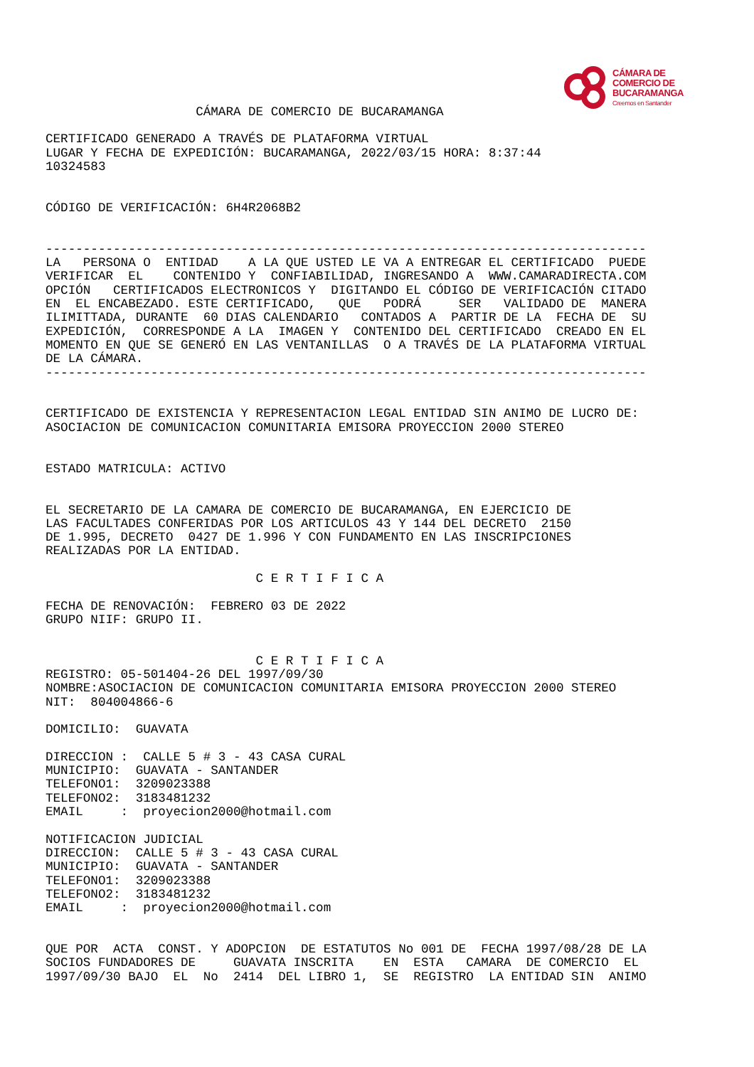CÁMARA DE
COMERCIO DE
BUCARAMANGA
Creemos en Santander
                    CÁMARA DE COMERCIO DE BUCARAMANGA

CERTIFICADO GENERADO A TRAVÉS DE PLATAFORMA VIRTUAL
LUGAR Y FECHA DE EXPEDICIÓN: BUCARAMANGA, 2022/03/15 HORA: 8:37:44
10324583


CÓDIGO DE VERIFICACIÓN: 6H4R2068B2


--------------------------------------------------------------------------------
LA   PERSONA O  ENTIDAD    A LA QUE USTED LE VA A ENTREGAR EL CERTIFICADO  PUEDE
VERIFICAR  EL    CONTENIDO Y  CONFIABILIDAD, INGRESANDO A  WWW.CAMARADIRECTA.COM
OPCIÓN   CERTIFICADOS ELECTRONICOS Y  DIGITANDO EL CÓDIGO DE VERIFICACIÓN CITADO
EN  EL ENCABEZADO. ESTE CERTIFICADO,   QUE   PODRÁ     SER   VALIDADO DE  MANERA
ILIMITTADA, DURANTE  60 DIAS CALENDARIO   CONTADOS A  PARTIR DE LA  FECHA DE  SU
EXPEDICIÓN,  CORRESPONDE A LA  IMAGEN Y  CONTENIDO DEL CERTIFICADO  CREADO EN EL
MOMENTO EN QUE SE GENERÓ EN LAS VENTANILLAS  O A TRAVÉS DE LA PLATAFORMA VIRTUAL
DE LA CÁMARA.
--------------------------------------------------------------------------------


CERTIFICADO DE EXISTENCIA Y REPRESENTACION LEGAL ENTIDAD SIN ANIMO DE LUCRO DE:
ASOCIACION DE COMUNICACION COMUNITARIA EMISORA PROYECCION 2000 STEREO


ESTADO MATRICULA: ACTIVO


EL SECRETARIO DE LA CAMARA DE COMERCIO DE BUCARAMANGA, EN EJERCICIO DE
LAS FACULTADES CONFERIDAS POR LOS ARTICULOS 43 Y 144 DEL DECRETO  2150
DE 1.995, DECRETO  0427 DE 1.996 Y CON FUNDAMENTO EN LAS INSCRIPCIONES
REALIZADAS POR LA ENTIDAD.

                            C E R T I F I C A

FECHA DE RENOVACIÓN:  FEBRERO 03 DE 2022
GRUPO NIIF: GRUPO II.


                            C E R T I F I C A
REGISTRO: 05-501404-26 DEL 1997/09/30
NOMBRE:ASOCIACION DE COMUNICACION COMUNITARIA EMISORA PROYECCION 2000 STEREO
NIT:  804004866-6

DOMICILIO:  GUAVATA

DIRECCION :  CALLE 5 # 3 - 43 CASA CURAL
MUNICIPIO:  GUAVATA - SANTANDER
TELEFONO1:  3209023388
TELEFONO2:  3183481232
EMAIL     :  proyecion2000@hotmail.com

NOTIFICACION JUDICIAL
DIRECCION:  CALLE 5 # 3 - 43 CASA CURAL
MUNICIPIO:  GUAVATA - SANTANDER
TELEFONO1:  3209023388
TELEFONO2:  3183481232
EMAIL     :  proyecion2000@hotmail.com


QUE POR  ACTA  CONST. Y ADOPCION  DE ESTATUTOS No 001 DE  FECHA 1997/08/28 DE LA
SOCIOS FUNDADORES DE     GUAVATA INSCRITA    EN  ESTA   CAMARA  DE COMERCIO  EL
1997/09/30 BAJO  EL  No  2414  DEL LIBRO 1,  SE  REGISTRO  LA ENTIDAD SIN  ANIMO